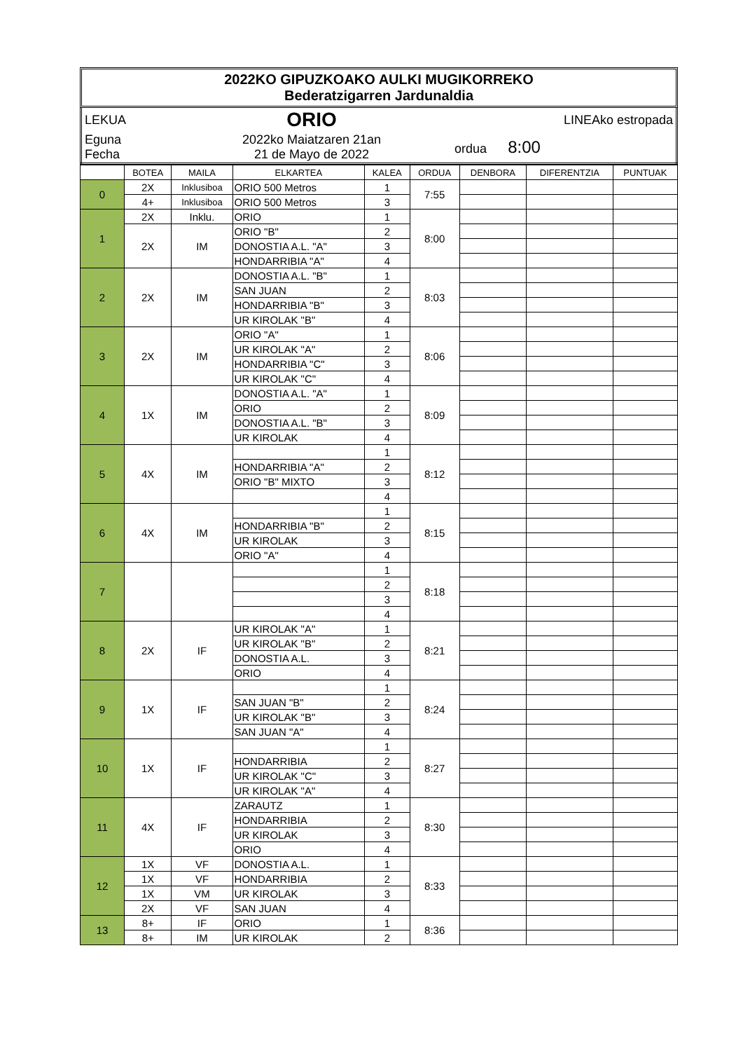2022KO GIPUZKOAKO AULKI MUGIKORREKO
Bederatzigarren Jardunaldia
| LEKUA | ORIO | LINEAko estropada |
| Eguna Fecha | 2022ko Maiatzaren 21an 21 de Mayo de 2022 | ordua 8:00 |
| | BOTEA | MAILA | ELKARTEA | KALEA | ORDUA | DENBORA | DIFERENTZIA | PUNTUAK |
| --- | --- | --- | --- | --- | --- | --- | --- | --- |
| 0 | 2X | Inklusiboa | ORIO 500 Metros | 1 | 7:55 | | | |
| | 4+ | Inklusiboa | ORIO 500 Metros | 3 | | | | |
| 1 | 2X | Inklu. | ORIO | 1 | 8:00 | | | |
| | 2X | IM | ORIO "B" | 2 | | | | |
| | | | DONOSTIA A.L. "A" | 3 | | | | |
| | | | HONDARRIBIA "A" | 4 | | | | |
| 2 | 2X | IM | DONOSTIA A.L. "B" | 1 | 8:03 | | | |
| | | | SAN JUAN | 2 | | | | |
| | | | HONDARRIBIA "B" | 3 | | | | |
| | | | UR KIROLAK "B" | 4 | | | | |
| 3 | 2X | IM | ORIO "A" | 1 | 8:06 | | | |
| | | | UR KIROLAK "A" | 2 | | | | |
| | | | HONDARRIBIA "C" | 3 | | | | |
| | | | UR KIROLAK "C" | 4 | | | | |
| 4 | 1X | IM | DONOSTIA A.L. "A" | 1 | 8:09 | | | |
| | | | ORIO | 2 | | | | |
| | | | DONOSTIA A.L. "B" | 3 | | | | |
| | | | UR KIROLAK | 4 | | | | |
| 5 | 4X | IM | | 1 | 8:12 | | | |
| | | | HONDARRIBIA "A" | 2 | | | | |
| | | | ORIO "B" MIXTO | 3 | | | | |
| | | | | 4 | | | | |
| 6 | 4X | IM | | 1 | 8:15 | | | |
| | | | HONDARRIBIA "B" | 2 | | | | |
| | | | UR KIROLAK | 3 | | | | |
| | | | ORIO "A" | 4 | | | | |
| 7 | | | | 1 | 8:18 | | | |
| | | | | 2 | | | | |
| | | | | 3 | | | | |
| | | | | 4 | | | | |
| 8 | 2X | IF | UR KIROLAK "A" | 1 | 8:21 | | | |
| | | | UR KIROLAK "B" | 2 | | | | |
| | | | DONOSTIA A.L. | 3 | | | | |
| | | | ORIO | 4 | | | | |
| 9 | 1X | IF | | 1 | 8:24 | | | |
| | | | SAN JUAN "B" | 2 | | | | |
| | | | UR KIROLAK "B" | 3 | | | | |
| | | | SAN JUAN "A" | 4 | | | | |
| 10 | 1X | IF | | 1 | 8:27 | | | |
| | | | HONDARRIBIA | 2 | | | | |
| | | | UR KIROLAK "C" | 3 | | | | |
| | | | UR KIROLAK "A" | 4 | | | | |
| 11 | 4X | IF | ZARAUTZ | 1 | 8:30 | | | |
| | | | HONDARRIBIA | 2 | | | | |
| | | | UR KIROLAK | 3 | | | | |
| | | | ORIO | 4 | | | | |
| 12 | 1X | VF | DONOSTIA A.L. | 1 | 8:33 | | | |
| | 1X | VF | HONDARRIBIA | 2 | | | | |
| | 1X | VM | UR KIROLAK | 3 | | | | |
| | 2X | VF | SAN JUAN | 4 | | | | |
| 13 | 8+ | IF | ORIO | 1 | 8:36 | | | |
| | 8+ | IM | UR KIROLAK | 2 | | | | |